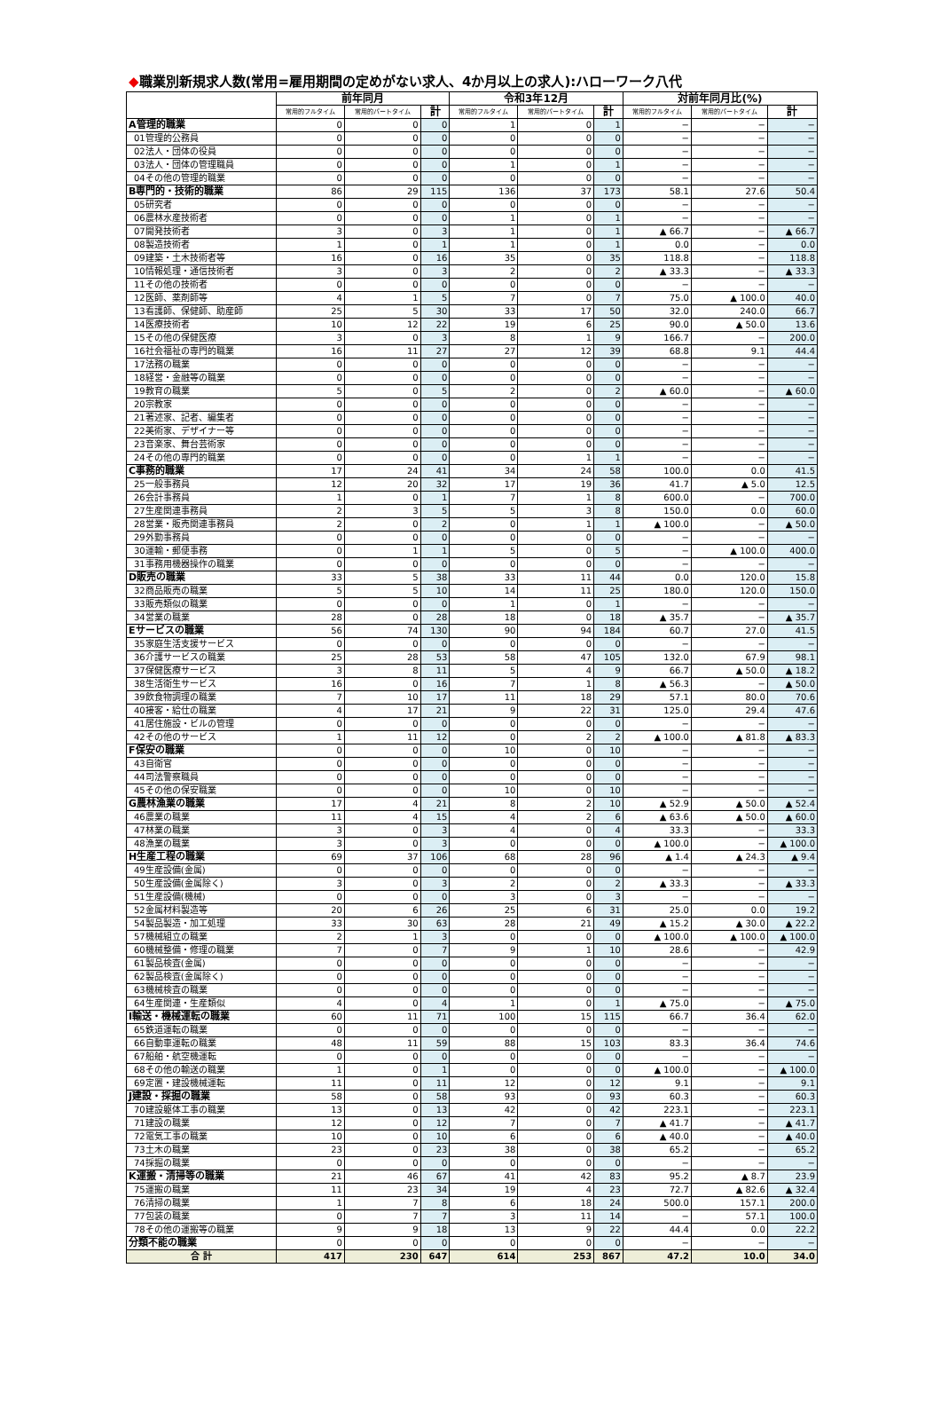◆職業別新規求人数(常用=雇用期間の定めがない求人、4か月以上の求人):ハローワーク八代
| | 前年同月 | | | 令和3年12月 | | | 対前年同月比(%) | | |
| --- | --- | --- | --- | --- | --- | --- | --- | --- | --- |
| | 常用的フルタイム | 常用的パートタイム | 計 | 常用的フルタイム | 常用的パートタイム | 計 | 常用的フルタイム | 常用的パートタイム | 計 |
| A管理的職業 | 0 | 0 | 0 | 1 | 0 | 1 | − | − | − |
| 01管理的公務員 | 0 | 0 | 0 | 0 | 0 | 0 | − | − | − |
| 02法人・団体の役員 | 0 | 0 | 0 | 0 | 0 | 0 | − | − | − |
| 03法人・団体の管理職員 | 0 | 0 | 0 | 1 | 0 | 1 | − | − | − |
| 04その他の管理的職業 | 0 | 0 | 0 | 0 | 0 | 0 | − | − | − |
| B専門的・技術的職業 | 86 | 29 | 115 | 136 | 37 | 173 | 58.1 | 27.6 | 50.4 |
| 05研究者 | 0 | 0 | 0 | 0 | 0 | 0 | − | − | − |
| 06農林水産技術者 | 0 | 0 | 0 | 1 | 0 | 1 | − | − | − |
| 07開発技術者 | 3 | 0 | 3 | 1 | 0 | 1 | ▲ 66.7 | − | ▲ 66.7 |
| 08製造技術者 | 1 | 0 | 1 | 1 | 0 | 1 | 0.0 | − | 0.0 |
| 09建築・土木技術者等 | 16 | 0 | 16 | 35 | 0 | 35 | 118.8 | − | 118.8 |
| 10情報処理・通信技術者 | 3 | 0 | 3 | 2 | 0 | 2 | ▲ 33.3 | − | ▲ 33.3 |
| 11その他の技術者 | 0 | 0 | 0 | 0 | 0 | 0 | − | − | − |
| 12医師、薬剤師等 | 4 | 1 | 5 | 7 | 0 | 7 | 75.0 | ▲ 100.0 | 40.0 |
| 13看護師、保健師、助産師 | 25 | 5 | 30 | 33 | 17 | 50 | 32.0 | 240.0 | 66.7 |
| 14医療技術者 | 10 | 12 | 22 | 19 | 6 | 25 | 90.0 | ▲ 50.0 | 13.6 |
| 15その他の保健医療 | 3 | 0 | 3 | 8 | 1 | 9 | 166.7 | − | 200.0 |
| 16社会福祉の専門的職業 | 16 | 11 | 27 | 27 | 12 | 39 | 68.8 | 9.1 | 44.4 |
| 17法務の職業 | 0 | 0 | 0 | 0 | 0 | 0 | − | − | − |
| 18経営・金融等の職業 | 0 | 0 | 0 | 0 | 0 | 0 | − | − | − |
| 19教育の職業 | 5 | 0 | 5 | 2 | 0 | 2 | ▲ 60.0 | − | ▲ 60.0 |
| 20宗教家 | 0 | 0 | 0 | 0 | 0 | 0 | − | − | − |
| 21著述家、記者、編集者 | 0 | 0 | 0 | 0 | 0 | 0 | − | − | − |
| 22美術家、デザイナー等 | 0 | 0 | 0 | 0 | 0 | 0 | − | − | − |
| 23音楽家、舞台芸術家 | 0 | 0 | 0 | 0 | 0 | 0 | − | − | − |
| 24その他の専門的職業 | 0 | 0 | 0 | 0 | 1 | 1 | − | − | − |
| C事務的職業 | 17 | 24 | 41 | 34 | 24 | 58 | 100.0 | 0.0 | 41.5 |
| 25一般事務員 | 12 | 20 | 32 | 17 | 19 | 36 | 41.7 | ▲ 5.0 | 12.5 |
| 26会計事務員 | 1 | 0 | 1 | 7 | 1 | 8 | 600.0 | − | 700.0 |
| 27生産関連事務員 | 2 | 3 | 5 | 5 | 3 | 8 | 150.0 | 0.0 | 60.0 |
| 28営業・販売関連事務員 | 2 | 0 | 2 | 0 | 1 | 1 | ▲ 100.0 | − | ▲ 50.0 |
| 29外勤事務員 | 0 | 0 | 0 | 0 | 0 | 0 | − | − | − |
| 30運輸・郵便事務 | 0 | 1 | 1 | 5 | 0 | 5 | − | ▲ 100.0 | 400.0 |
| 31事務用機器操作の職業 | 0 | 0 | 0 | 0 | 0 | 0 | − | − | − |
| D販売の職業 | 33 | 5 | 38 | 33 | 11 | 44 | 0.0 | 120.0 | 15.8 |
| 32商品販売の職業 | 5 | 5 | 10 | 14 | 11 | 25 | 180.0 | 120.0 | 150.0 |
| 33販売類似の職業 | 0 | 0 | 0 | 1 | 0 | 1 | − | − | − |
| 34営業の職業 | 28 | 0 | 28 | 18 | 0 | 18 | ▲ 35.7 | − | ▲ 35.7 |
| Eサービスの職業 | 56 | 74 | 130 | 90 | 94 | 184 | 60.7 | 27.0 | 41.5 |
| 35家庭生活支援サービス | 0 | 0 | 0 | 0 | 0 | 0 | − | − | − |
| 36介護サービスの職業 | 25 | 28 | 53 | 58 | 47 | 105 | 132.0 | 67.9 | 98.1 |
| 37保健医療サービス | 3 | 8 | 11 | 5 | 4 | 9 | 66.7 | ▲ 50.0 | ▲ 18.2 |
| 38生活衛生サービス | 16 | 0 | 16 | 7 | 1 | 8 | ▲ 56.3 | − | ▲ 50.0 |
| 39飲食物調理の職業 | 7 | 10 | 17 | 11 | 18 | 29 | 57.1 | 80.0 | 70.6 |
| 40接客・給仕の職業 | 4 | 17 | 21 | 9 | 22 | 31 | 125.0 | 29.4 | 47.6 |
| 41居住施設・ビルの管理 | 0 | 0 | 0 | 0 | 0 | 0 | − | − | − |
| 42その他のサービス | 1 | 11 | 12 | 0 | 2 | 2 | ▲ 100.0 | ▲ 81.8 | ▲ 83.3 |
| F保安の職業 | 0 | 0 | 0 | 10 | 0 | 10 | − | − | − |
| 43自衛官 | 0 | 0 | 0 | 0 | 0 | 0 | − | − | − |
| 44司法警察職員 | 0 | 0 | 0 | 0 | 0 | 0 | − | − | − |
| 45その他の保安職業 | 0 | 0 | 0 | 10 | 0 | 10 | − | − | − |
| G農林漁業の職業 | 17 | 4 | 21 | 8 | 2 | 10 | ▲ 52.9 | ▲ 50.0 | ▲ 52.4 |
| 46農業の職業 | 11 | 4 | 15 | 4 | 2 | 6 | ▲ 63.6 | ▲ 50.0 | ▲ 60.0 |
| 47林業の職業 | 3 | 0 | 3 | 4 | 0 | 4 | 33.3 | − | 33.3 |
| 48漁業の職業 | 3 | 0 | 3 | 0 | 0 | 0 | ▲ 100.0 | − | ▲ 100.0 |
| H生産工程の職業 | 69 | 37 | 106 | 68 | 28 | 96 | ▲ 1.4 | ▲ 24.3 | ▲ 9.4 |
| 49生産設備(金属) | 0 | 0 | 0 | 0 | 0 | 0 | − | − | − |
| 50生産設備(金属除く) | 3 | 0 | 3 | 2 | 0 | 2 | ▲ 33.3 | − | ▲ 33.3 |
| 51生産設備(機械) | 0 | 0 | 0 | 3 | 0 | 3 | − | − | − |
| 52金属材料製造等 | 20 | 6 | 26 | 25 | 6 | 31 | 25.0 | 0.0 | 19.2 |
| 54製品製造・加工処理 | 33 | 30 | 63 | 28 | 21 | 49 | ▲ 15.2 | ▲ 30.0 | ▲ 22.2 |
| 57機械組立の職業 | 2 | 1 | 3 | 0 | 0 | 0 | ▲ 100.0 | ▲ 100.0 | ▲ 100.0 |
| 60機械整備・修理の職業 | 7 | 0 | 7 | 9 | 1 | 10 | 28.6 | − | 42.9 |
| 61製品検査(金属) | 0 | 0 | 0 | 0 | 0 | 0 | − | − | − |
| 62製品検査(金属除く) | 0 | 0 | 0 | 0 | 0 | 0 | − | − | − |
| 63機械検査の職業 | 0 | 0 | 0 | 0 | 0 | 0 | − | − | − |
| 64生産関連・生産類似 | 4 | 0 | 4 | 1 | 0 | 1 | ▲ 75.0 | − | ▲ 75.0 |
| I輸送・機械運転の職業 | 60 | 11 | 71 | 100 | 15 | 115 | 66.7 | 36.4 | 62.0 |
| 65鉄道運転の職業 | 0 | 0 | 0 | 0 | 0 | 0 | − | − | − |
| 66自動車運転の職業 | 48 | 11 | 59 | 88 | 15 | 103 | 83.3 | 36.4 | 74.6 |
| 67船舶・航空機運転 | 0 | 0 | 0 | 0 | 0 | 0 | − | − | − |
| 68その他の輸送の職業 | 1 | 0 | 1 | 0 | 0 | 0 | ▲ 100.0 | − | ▲ 100.0 |
| 69定置・建設機械運転 | 11 | 0 | 11 | 12 | 0 | 12 | 9.1 | − | 9.1 |
| J建設・採掘の職業 | 58 | 0 | 58 | 93 | 0 | 93 | 60.3 | − | 60.3 |
| 70建設躯体工事の職業 | 13 | 0 | 13 | 42 | 0 | 42 | 223.1 | − | 223.1 |
| 71建設の職業 | 12 | 0 | 12 | 7 | 0 | 7 | ▲ 41.7 | − | ▲ 41.7 |
| 72電気工事の職業 | 10 | 0 | 10 | 6 | 0 | 6 | ▲ 40.0 | − | ▲ 40.0 |
| 73土木の職業 | 23 | 0 | 23 | 38 | 0 | 38 | 65.2 | − | 65.2 |
| 74採掘の職業 | 0 | 0 | 0 | 0 | 0 | 0 | − | − | − |
| K運搬・清掃等の職業 | 21 | 46 | 67 | 41 | 42 | 83 | 95.2 | ▲ 8.7 | 23.9 |
| 75運搬の職業 | 11 | 23 | 34 | 19 | 4 | 23 | 72.7 | ▲ 82.6 | ▲ 32.4 |
| 76清掃の職業 | 1 | 7 | 8 | 6 | 18 | 24 | 500.0 | 157.1 | 200.0 |
| 77包装の職業 | 0 | 7 | 7 | 3 | 11 | 14 | − | 57.1 | 100.0 |
| 78その他の運搬等の職業 | 9 | 9 | 18 | 13 | 9 | 22 | 44.4 | 0.0 | 22.2 |
| 分類不能の職業 | 0 | 0 | 0 | 0 | 0 | 0 | − | − | − |
| 合 計 | 417 | 230 | 647 | 614 | 253 | 867 | 47.2 | 10.0 | 34.0 |